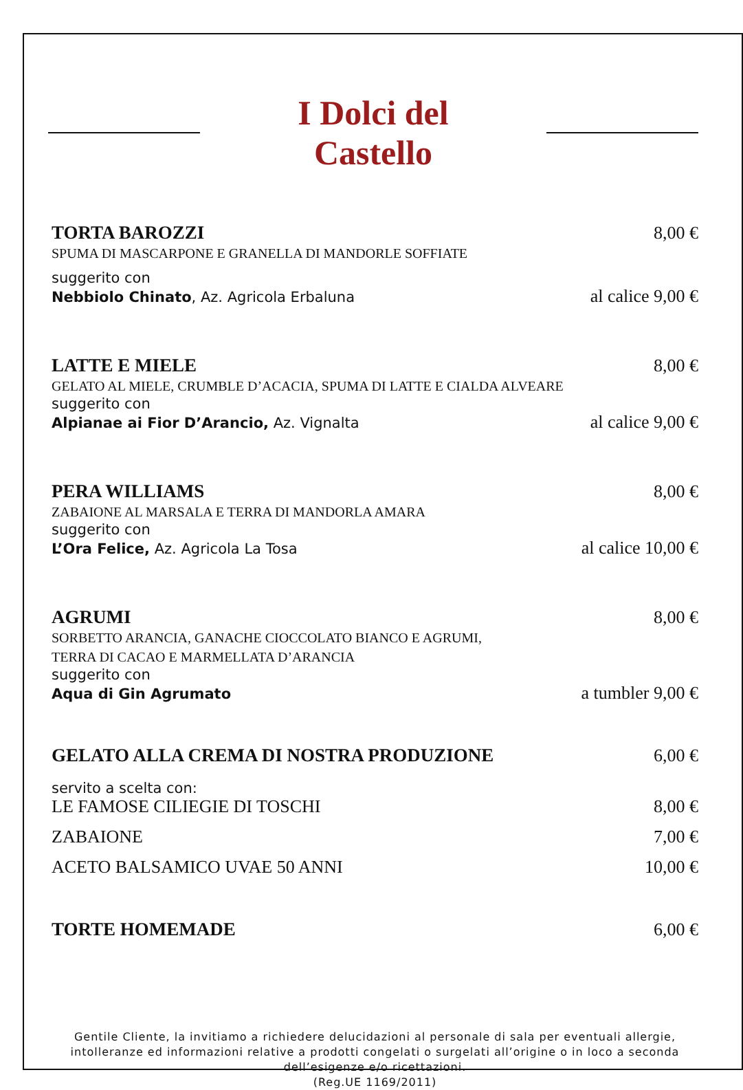I Dolci del Castello
TORTA BAROZZI 8,00 €
SPUMA DI MASCARPONE E GRANELLA DI MANDORLE SOFFIATE
suggerito con
Nebbiolo Chinato, Az. Agricola Erbaluna al calice 9,00 €
LATTE E MIELE 8,00 €
GELATO AL MIELE, CRUMBLE D’ACACIA, SPUMA DI LATTE E CIALDA ALVEARE
suggerito con
Alpianae ai Fior D’Arancio, Az. Vignalta al calice 9,00 €
PERA WILLIAMS 8,00 €
ZABAIONE AL MARSALA E TERRA DI MANDORLA AMARA
suggerito con
L’Ora Felice, Az. Agricola La Tosa al calice 10,00 €
AGRUMI 8,00 €
SORBETTO ARANCIA, GANACHE CIOCCOLATO BIANCO E AGRUMI,
TERRA DI CACAO E MARMELLATA D’ARANCIA
suggerito con
Aqua di Gin Agrumato a tumbler 9,00 €
GELATO ALLA CREMA DI NOSTRA PRODUZIONE 6,00 €
servito a scelta con:
LE FAMOSE CILIEGIE DI TOSCHI 8,00 €
ZABAIONE 7,00 €
ACETO BALSAMICO UVAE 50 ANNI 10,00 €
TORTE HOMEMADE 6,00 €
Gentile Cliente, la invitiamo a richiedere delucidazioni al personale di sala per eventuali allergie, intolleranze ed informazioni relative a prodotti congelati o surgelati all’origine o in loco a seconda dell’esigenze e/o ricettazioni.
(Reg.UE 1169/2011)